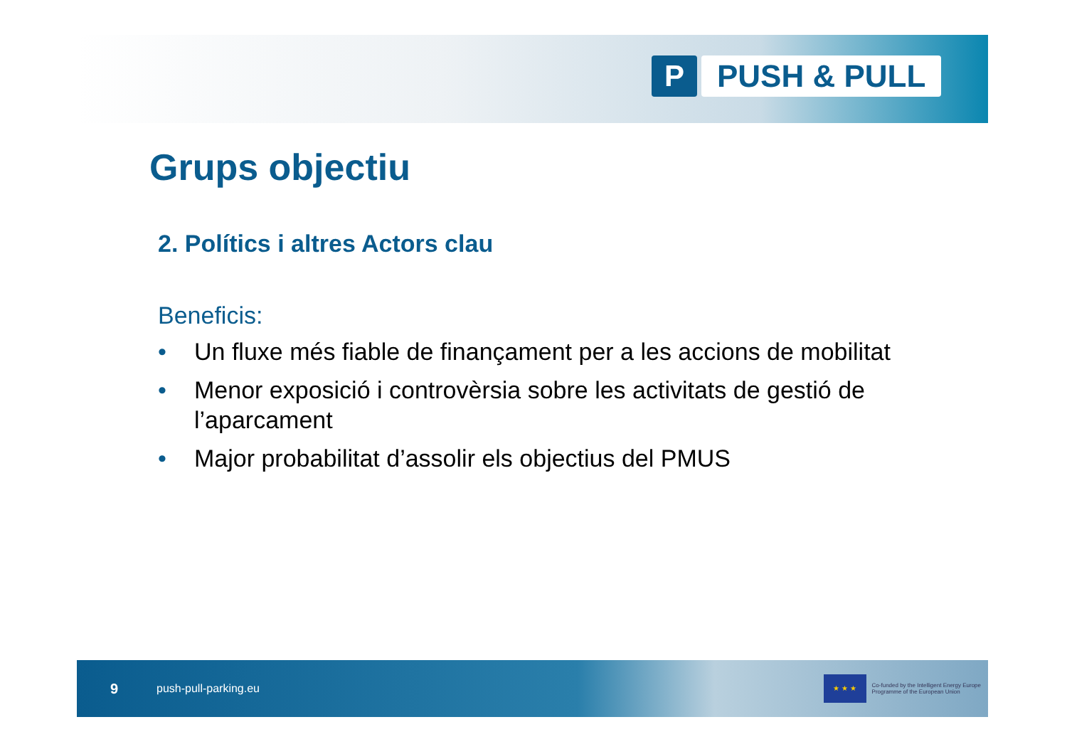P PUSH & PULL
Grups objectiu
2. Polítics i altres Actors clau
Beneficis:
• Un fluxe més fiable de finançament per a les accions de mobilitat
• Menor exposició i controvèrsia sobre les activitats de gestió de l’aparcament
• Major probabilitat d’assolir els objectius del PMUS
9
push-pull-parking.eu
★ ★ ★
Co-funded by the Intelligent Energy Europe
Programme of the European Union